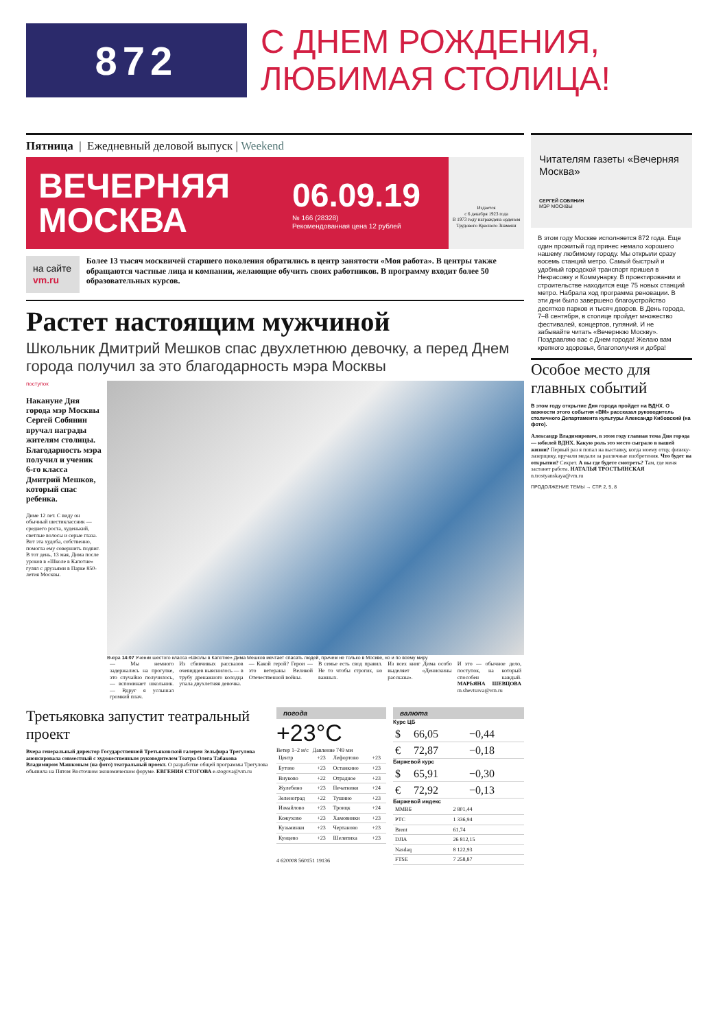872
С ДНЕМ РОЖДЕНИЯ,
ЛЮБИМАЯ СТОЛИЦА!
Пятница | Ежедневный деловой выпуск | Weekend
ВЕЧЕРНЯЯ
МОСКВА
06.09.19
№ 166 (28328)
Рекомендованная цена 12 рублей
Издается
с 6 декабря 1923 года
В 1973 году награждена орденом Трудового Красного Знамени
на сайте vm.ru
Более 13 тысяч москвичей старшего поколения обратились в центр занятости «Моя работа». В центры также обращаются частные лица и компании, желающие обучить своих работников. В программу входит более 50 образовательных курсов.
Растет настоящим мужчиной
Школьник Дмитрий Мешков спас двухлетнюю девочку, а перед Днем города получил за это благодарность мэра Москвы
поступок
Накануне Дня города мэр Москвы Сергей Собянин вручал награды жителям столицы. Благодарность мэра получил и ученик 6-го класса Дмитрий Мешков, который спас ребенка.
Диме 12 лет. С виду он обычный шестиклассник — среднего роста, худенький, светлые волосы и серые глаза. Вот эта худоба, собственно, помогла ему совершить подвиг. В тот день, 13 мая, Дима после уроков в «Школе в Капотне» гулял с друзьями в Парке 850-летия Москвы.
Вчера 14:07 Ученик шестого класса «Школы в Капотне» Дима Мешков мечтает спасать людей, причем не только в Москве, но и по всему миру
— Мы немного задержались на прогулке, это случайно получилось, — вспоминает школьник. — Вдруг я услышал громкий плач.
Из сбивчивых рассказов очевидцев выяснилось — в трубу дренажного колодца упала двухлетняя девочка.
— Какой герой? Герои — это ветераны Великой Отечественной войны.
В семье есть свод правил. Не то чтобы строгих, но важных.
Из всех книг Дима особо выделяет «Денискины рассказы».
И это — обычное дело, поступок, на который способен каждый. МАРЬЯНА ШЕВЦОВА m.shevtsova@vm.ru
Третьяковка запустит театральный проект
Вчера генеральный директор Государственной Третьяковской галереи Зельфира Трегулова анонсировала совместный с художественным руководителем Театра Олега Табакова Владимиром Машковым (на фото) театральный проект. О разработке общей программы Трегулова объявила на Пятом Восточном экономическом форуме. ЕВГЕНИЯ СТОГОВА e.stogova@vm.ru
погода
+23°С
Ветер 1–2 м/с Давление 749 мм
| Центр | +23 | Лефортово | +23 |
| Бутово | +23 | Останкино | +23 |
| Внуково | +22 | Отрадное | +23 |
| Жулебино | +23 | Печатники | +24 |
| Зеленоград | +22 | Тушино | +23 |
| Измайлово | +23 | Троицк | +24 |
| Кожухово | +23 | Хамовники | +23 |
| Кузьминки | +23 | Чертаново | +23 |
| Кунцево | +23 | Шелепиха | +23 |
4 620008 560151 19136
валюта
Курс ЦБ
| $ | 66,05 | −0,44 |
| € | 72,87 | −0,18 |
Биржевой курс
| $ | 65,91 | −0,30 |
| € | 72,92 | −0,13 |
Биржевой индекс
| ММВБ | 2 801,44 |
| РТС | 1 336,94 |
| Brent | 61,74 |
| DJIA | 26 812,15 |
| Nasdaq | 8 122,93 |
| FTSE | 7 258,87 |
Читателям газеты «Вечерняя Москва»
СЕРГЕЙ СОБЯНИН
МЭР МОСКВЫ
В этом году Москве исполняется 872 года. Еще один прожитый год принес немало хорошего нашему любимому городу. Мы открыли сразу восемь станций метро. Самый быстрый и удобный городской транспорт пришел в Некрасовку и Коммунарку. В проектировании и строительстве находится еще 75 новых станций метро. Набрала ход программа реновации. В эти дни было завершено благоустройство десятков парков и тысяч дворов. В День города, 7–8 сентября, в столице пройдет множество фестивалей, концертов, гуляний. И не забывайте читать «Вечернюю Москву». Поздравляю вас с Днем города! Желаю вам крепкого здоровья, благополучия и добра!
Особое место для главных событий
В этом году открытие Дня города пройдет на ВДНХ. О важности этого события «ВМ» рассказал руководитель столичного Департамента культуры Александр Кибовский (на фото).
Александр Владимирович, в этом году главная тема Дня города — юбилей ВДНХ. Какую роль это место сыграло в вашей жизни? Первый раз я попал на выставку, когда моему отцу, физику-лазерщику, вручали медали за различные изобретения. Что будет на открытии? Секрет. А вы где будете смотреть? Там, где меня застанет работа. НАТАЛЬЯ ТРОСТЬЯНСКАЯ n.trostyanskaya@vm.ru
ПРОДОЛЖЕНИЕ ТЕМЫ → СТР. 2, 5, 8